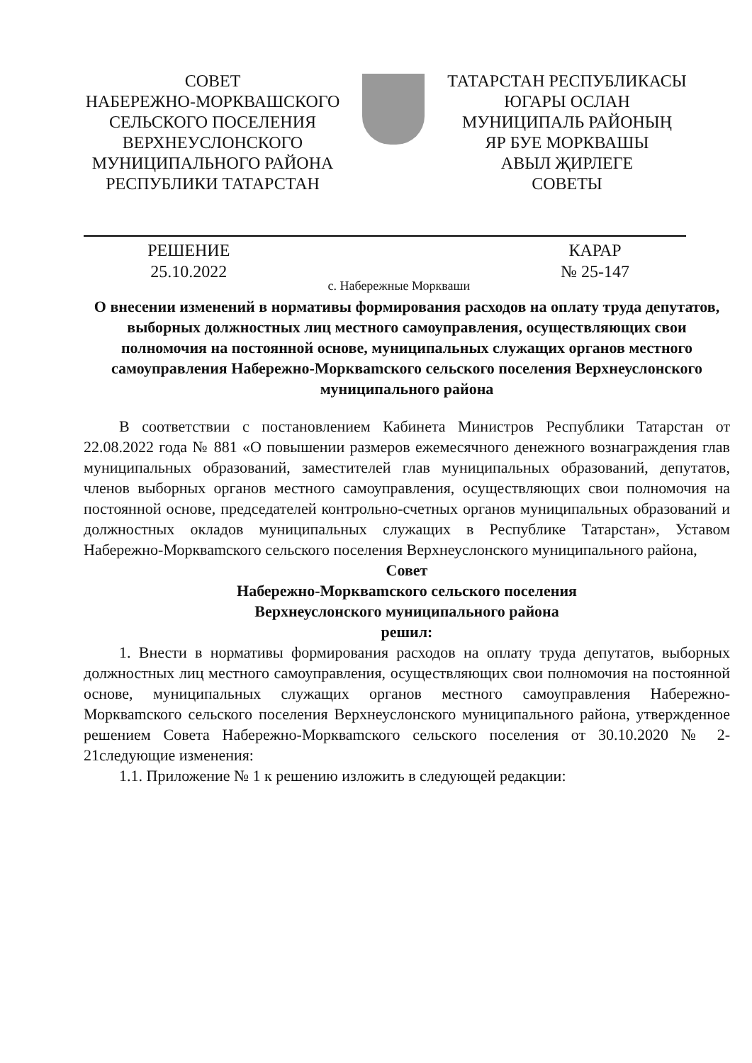СОВЕТ
НАБЕРЕЖНО-МОРКВАШСКОГО
СЕЛЬСКОГО ПОСЕЛЕНИЯ
ВЕРХНЕУСЛОНСКОГО
МУНИЦИПАЛЬНОГО РАЙОНА
РЕСПУБЛИКИ ТАТАРСТАН
ТАТАРСТАН РЕСПУБЛИКАСЫ
ЮГАРЫ ОСЛАН
МУНИЦИПАЛЬ РАЙОНЫҢ
ЯР БУЕ МОРКВАШЫ
АВЫЛ ҖИРЛЕГЕ
СОВЕТЫ
РЕШЕНИЕ
25.10.2022
с. Набережные Моркваши
КАРАР
№ 25-147
О внесении изменений в нормативы формирования расходов на оплату труда депутатов, выборных должностных лиц местного самоуправления, осуществляющих свои полномочия на постоянной основе, муниципальных служащих органов местного самоуправления Набережно-Моркваmского сельского поселения Верхнеуслонского муниципального района
В соответствии с постановлением Кабинета Министров Республики Татарстан от 22.08.2022 года № 881 «О повышении размеров ежемесячного денежного вознаграждения глав муниципальных образований, заместителей глав муниципальных образований, депутатов, членов выборных органов местного самоуправления, осуществляющих свои полномочия на постоянной основе, председателей контрольно-счетных органов муниципальных образований и должностных окладов муниципальных служащих в Республике Татарстан», Уставом Набережно-Моркваmского сельского поселения Верхнеуслонского муниципального района,
Совет
Набережно-Моркваmского сельского поселения
Верхнеуслонского муниципального района
решил:
1. Внести в нормативы формирования расходов на оплату труда депутатов, выборных должностных лиц местного самоуправления, осуществляющих свои полномочия на постоянной основе, муниципальных служащих органов местного самоуправления Набережно-Моркваmского сельского поселения Верхнеуслонского муниципального района, утвержденное решением Совета Набережно-Моркваmского сельского поселения от 30.10.2020 № 2-21следующие изменения:
1.1. Приложение № 1 к решению изложить в следующей редакции: